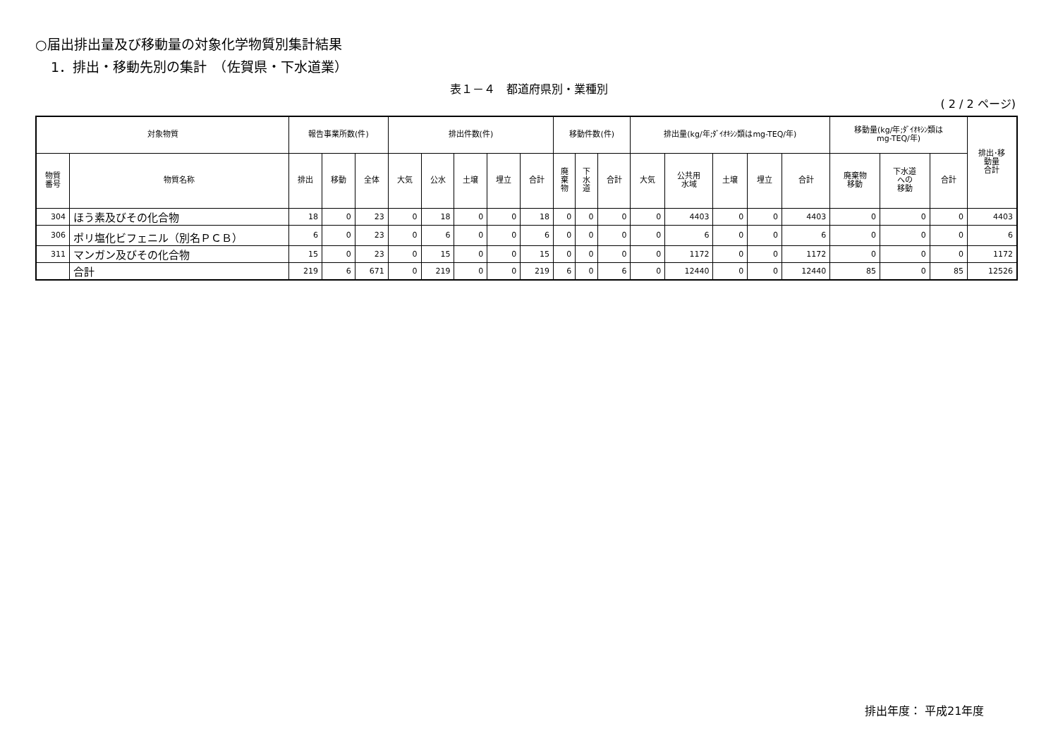○届出排出量及び移動量の対象化学物質別集計結果
1．排出・移動先別の集計　（佐賀県・下水道業）
表１－４　都道府県別・業種別
( 2 / 2 ページ)
| 対象物質 | | 報告事業所数(件) | | | 排出件数(件) | | | | | 移動件数(件) | | | 排出量(kg/年;ﾀﾞｲｵｷｼﾝ類はmg-TEQ/年) | | | | | 移動量(kg/年;ﾀﾞｲｵｷｼﾝ類は mg-TEQ/年) | | | 排出･移 動量 合計 |
| --- | --- | --- | --- | --- | --- | --- | --- | --- | --- | --- | --- | --- | --- | --- | --- | --- | --- | --- | --- | --- | --- |
| 物質 番号 | 物質名称 | 排出 | 移動 | 全体 | 大気 | 公水 | 土壌 | 埋立 | 合計 | 廃 棄 物 | 下 水 道 | 合計 | 大気 | 公共用 水域 | 土壌 | 埋立 | 合計 | 廃棄物 移動 | 下水道 への 移動 | 合計 | |
| 304 | ほう素及びその化合物 | 18 | 0 | 23 | 0 | 18 | 0 | 0 | 18 | 0 | 0 | 0 | 0 | 4403 | 0 | 0 | 4403 | 0 | 0 | 0 | 4403 |
| 306 | ポリ塩化ビフェニル（別名ＰＣＢ） | 6 | 0 | 23 | 0 | 6 | 0 | 0 | 6 | 0 | 0 | 0 | 0 | 6 | 0 | 0 | 6 | 0 | 0 | 0 | 6 |
| 311 | マンガン及びその化合物 | 15 | 0 | 23 | 0 | 15 | 0 | 0 | 15 | 0 | 0 | 0 | 0 | 1172 | 0 | 0 | 1172 | 0 | 0 | 0 | 1172 |
| | 合計 | 219 | 6 | 671 | 0 | 219 | 0 | 0 | 219 | 6 | 0 | 6 | 0 | 12440 | 0 | 0 | 12440 | 85 | 0 | 85 | 12526 |
排出年度： 平成21年度